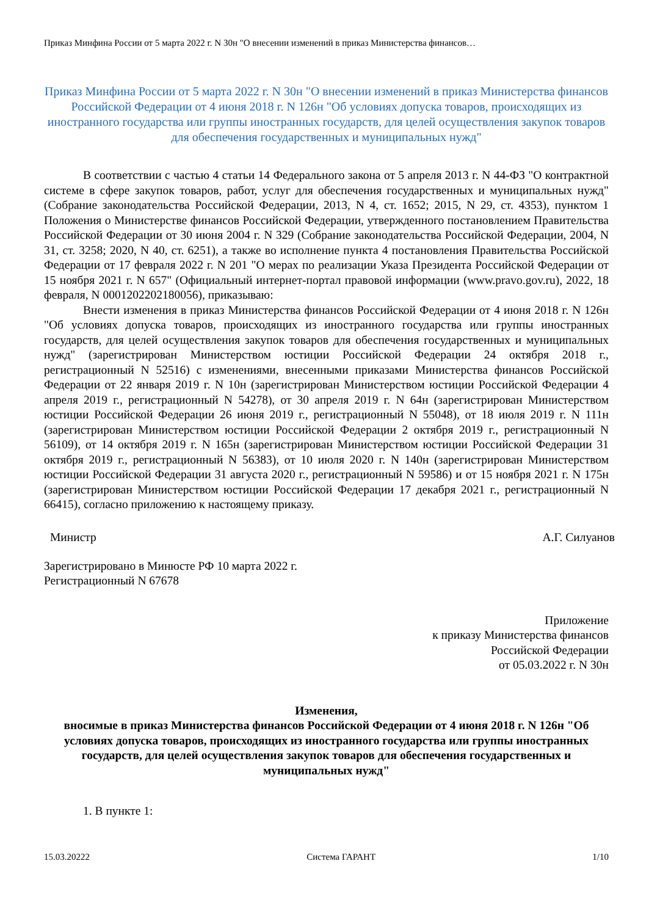Приказ Минфина России от 5 марта 2022 г. N 30н "О внесении изменений в приказ Министерства финансов…
Приказ Минфина России от 5 марта 2022 г. N 30н "О внесении изменений в приказ Министерства финансов Российской Федерации от 4 июня 2018 г. N 126н "Об условиях допуска товаров, происходящих из иностранного государства или группы иностранных государств, для целей осуществления закупок товаров для обеспечения государственных и муниципальных нужд"
В соответствии с частью 4 статьи 14 Федерального закона от 5 апреля 2013 г. N 44-ФЗ "О контрактной системе в сфере закупок товаров, работ, услуг для обеспечения государственных и муниципальных нужд" (Собрание законодательства Российской Федерации, 2013, N 4, ст. 1652; 2015, N 29, ст. 4353), пунктом 1 Положения о Министерстве финансов Российской Федерации, утвержденного постановлением Правительства Российской Федерации от 30 июня 2004 г. N 329 (Собрание законодательства Российской Федерации, 2004, N 31, ст. 3258; 2020, N 40, ст. 6251), а также во исполнение пункта 4 постановления Правительства Российской Федерации от 17 февраля 2022 г. N 201 "О мерах по реализации Указа Президента Российской Федерации от 15 ноября 2021 г. N 657" (Официальный интернет-портал правовой информации (www.pravo.gov.ru), 2022, 18 февраля, N 0001202202180056), приказываю:
Внести изменения в приказ Министерства финансов Российской Федерации от 4 июня 2018 г. N 126н "Об условиях допуска товаров, происходящих из иностранного государства или группы иностранных государств, для целей осуществления закупок товаров для обеспечения государственных и муниципальных нужд" (зарегистрирован Министерством юстиции Российской Федерации 24 октября 2018 г., регистрационный N 52516) с изменениями, внесенными приказами Министерства финансов Российской Федерации от 22 января 2019 г. N 10н (зарегистрирован Министерством юстиции Российской Федерации 4 апреля 2019 г., регистрационный N 54278), от 30 апреля 2019 г. N 64н (зарегистрирован Министерством юстиции Российской Федерации 26 июня 2019 г., регистрационный N 55048), от 18 июля 2019 г. N 111н (зарегистрирован Министерством юстиции Российской Федерации 2 октября 2019 г., регистрационный N 56109), от 14 октября 2019 г. N 165н (зарегистрирован Министерством юстиции Российской Федерации 31 октября 2019 г., регистрационный N 56383), от 10 июля 2020 г. N 140н (зарегистрирован Министерством юстиции Российской Федерации 31 августа 2020 г., регистрационный N 59586) и от 15 ноября 2021 г. N 175н (зарегистрирован Министерством юстиции Российской Федерации 17 декабря 2021 г., регистрационный N 66415), согласно приложению к настоящему приказу.
Министр А.Г. Силуанов
Зарегистрировано в Минюсте РФ 10 марта 2022 г.
Регистрационный N 67678
Приложение
к приказу Министерства финансов
Российской Федерации
от 05.03.2022 г. N 30н
Изменения,
вносимые в приказ Министерства финансов Российской Федерации от 4 июня 2018 г. N 126н "Об условиях допуска товаров, происходящих из иностранного государства или группы иностранных государств, для целей осуществления закупок товаров для обеспечения государственных и муниципальных нужд"
1. В пункте 1:
15.03.20222 Система ГАРАНТ 1/10